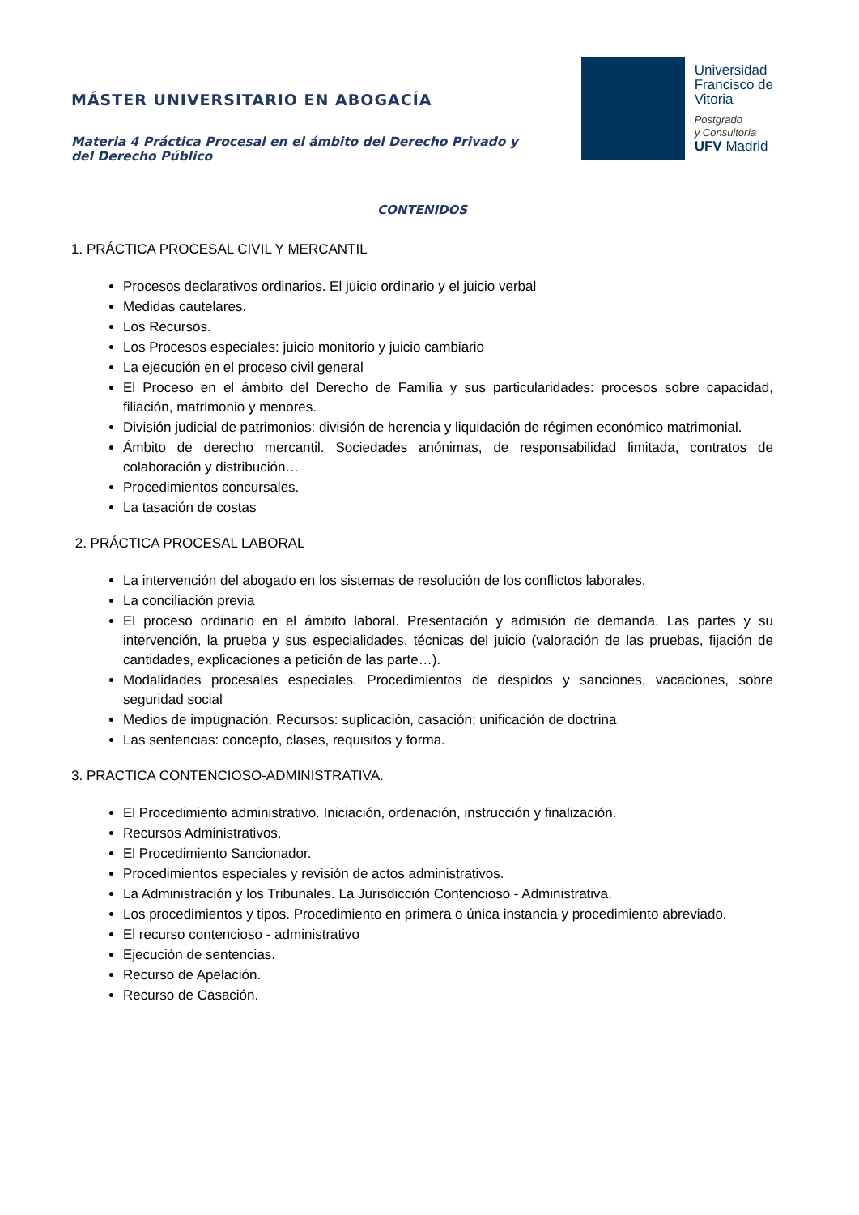MÁSTER UNIVERSITARIO EN ABOGACÍA
Materia 4 Práctica Procesal en el ámbito del Derecho Privado y del Derecho Público
Universidad
Francisco de
Vitoria
Postgrado
y Consultoría
UFV Madrid
CONTENIDOS
1. PRÁCTICA PROCESAL CIVIL Y MERCANTIL
Procesos declarativos ordinarios. El juicio ordinario y el juicio verbal
Medidas cautelares.
Los Recursos.
Los Procesos especiales: juicio monitorio y juicio cambiario
La ejecución en el proceso civil general
El Proceso en el ámbito del Derecho de Familia y sus particularidades: procesos sobre capacidad, filiación, matrimonio y menores.
División judicial de patrimonios: división de herencia y liquidación de régimen económico matrimonial.
Ámbito de derecho mercantil. Sociedades anónimas, de responsabilidad limitada, contratos de colaboración y distribución…
Procedimientos concursales.
La tasación de costas
2. PRÁCTICA PROCESAL LABORAL
La intervención del abogado en los sistemas de resolución de los conflictos laborales.
La conciliación previa
El proceso ordinario en el ámbito laboral. Presentación y admisión de demanda. Las partes y su intervención, la prueba y sus especialidades, técnicas del juicio (valoración de las pruebas, fijación de cantidades, explicaciones a petición de las parte…).
Modalidades procesales especiales. Procedimientos de despidos y sanciones, vacaciones, sobre seguridad social
Medios de impugnación. Recursos: suplicación, casación; unificación de doctrina
Las sentencias: concepto, clases, requisitos y forma.
3. PRACTICA CONTENCIOSO-ADMINISTRATIVA.
El Procedimiento administrativo. Iniciación, ordenación, instrucción y finalización.
Recursos Administrativos.
El Procedimiento Sancionador.
Procedimientos especiales y revisión de actos administrativos.
La Administración y los Tribunales. La Jurisdicción Contencioso - Administrativa.
Los procedimientos y tipos. Procedimiento en primera o única instancia y procedimiento abreviado.
El recurso contencioso - administrativo
Ejecución de sentencias.
Recurso de Apelación.
Recurso de Casación.